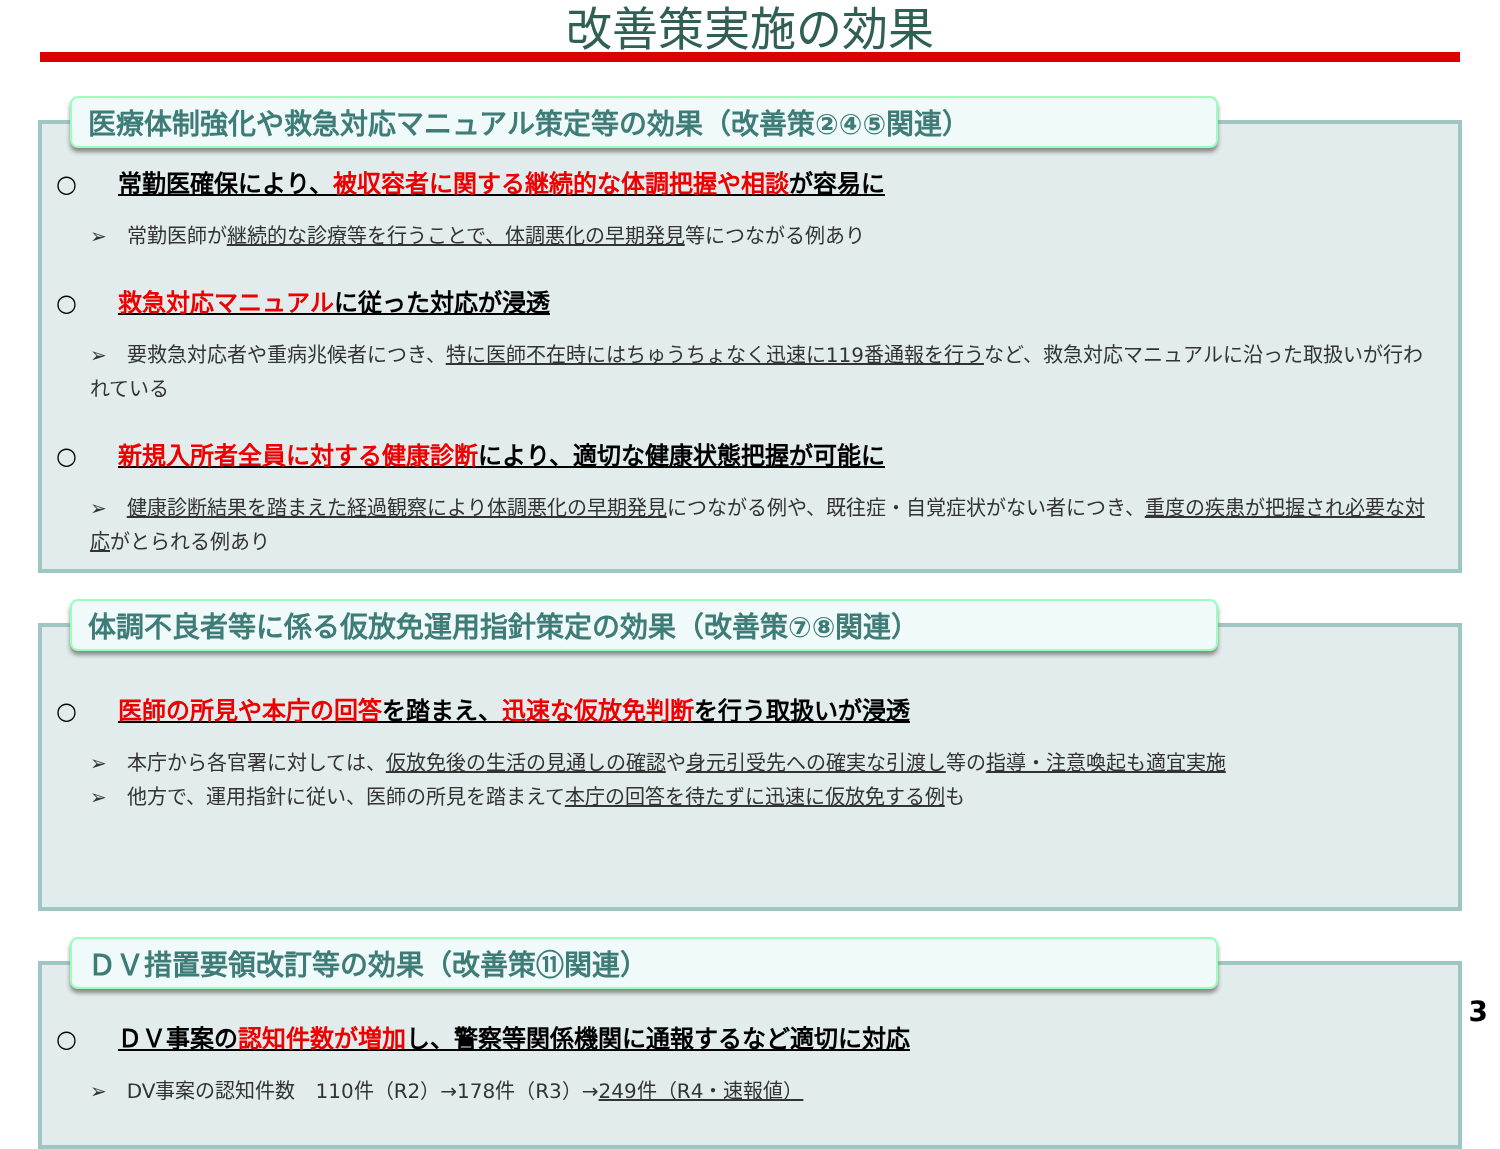改善策実施の効果
医療体制強化や救急対応マニュアル策定等の効果（改善策②④⑤関連）
○ 常勤医確保により、被収容者に関する継続的な体調把握や相談が容易に
➢　常勤医師が継続的な診療等を行うことで、体調悪化の早期発見等につながる例あり
○ 救急対応マニュアルに従った対応が浸透
➢　要救急対応者や重病兆候者につき、特に医師不在時にはちゅうちょなく迅速に119番通報を行うなど、救急対応マニュアルに沿った取扱いが行われている
○ 新規入所者全員に対する健康診断により、適切な健康状態把握が可能に
➢　健康診断結果を踏まえた経過観察により体調悪化の早期発見につながる例や、既往症・自覚症状がない者につき、重度の疾患が把握され必要な対応がとられる例あり
体調不良者等に係る仮放免運用指針策定の効果（改善策⑦⑧関連）
○ 医師の所見や本庁の回答を踏まえ、迅速な仮放免判断を行う取扱いが浸透
➢　本庁から各官署に対しては、仮放免後の生活の見通しの確認や身元引受先への確実な引渡し等の指導・注意喚起も適宜実施
➢　他方で、運用指針に従い、医師の所見を踏まえて本庁の回答を待たずに迅速に仮放免する例も
ＤＶ措置要領改訂等の効果（改善策⑪関連）
○ ＤＶ事案の認知件数が増加し、警察等関係機関に通報するなど適切に対応
➢　DV事案の認知件数　110件（R2）→178件（R3）→249件（R4・速報値）
3